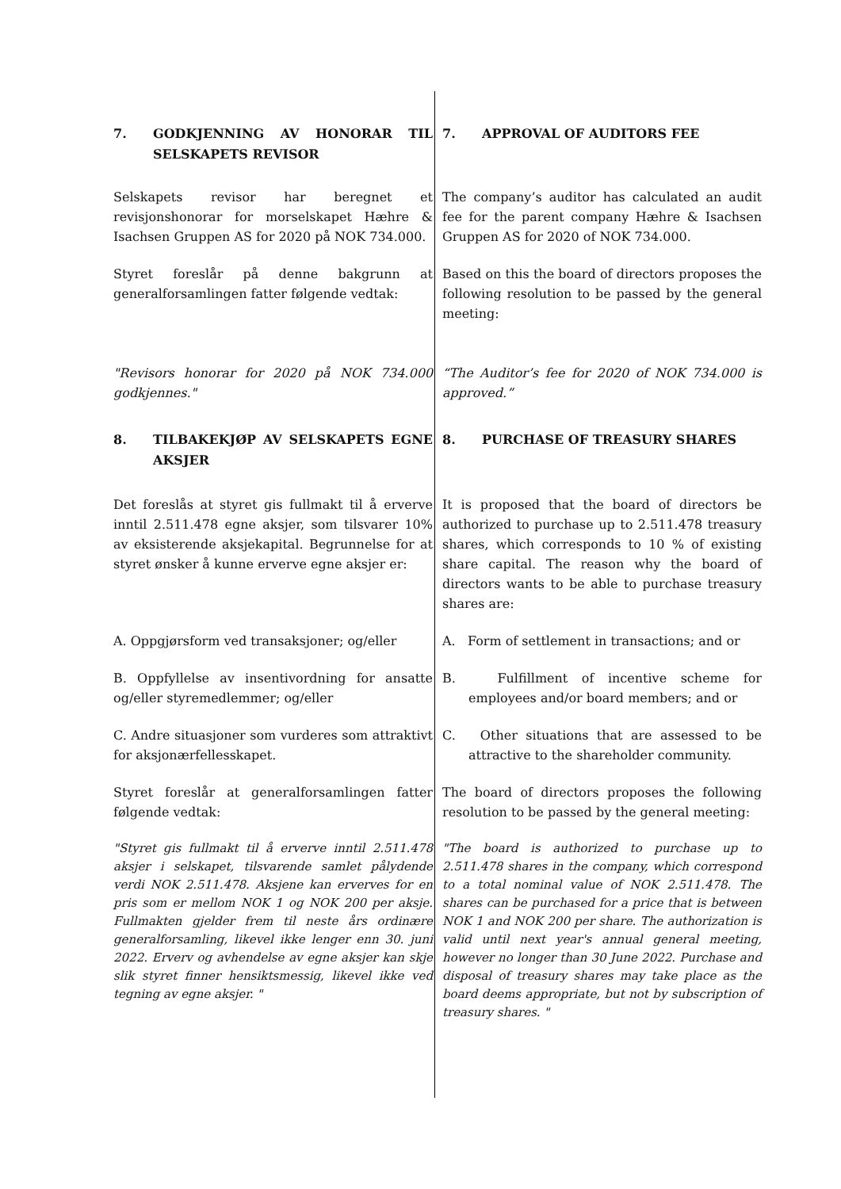7. GODKJENNING AV HONORAR TIL SELSKAPETS REVISOR
7. APPROVAL OF AUDITORS FEE
Selskapets revisor har beregnet et revisjonshonorar for morselskapet Hæhre & Isachsen Gruppen AS for 2020 på NOK 734.000.
The company’s auditor has calculated an audit fee for the parent company Hæhre & Isachsen Gruppen AS for 2020 of NOK 734.000.
Styret foreslår på denne bakgrunn at generalforsamlingen fatter følgende vedtak:
Based on this the board of directors proposes the following resolution to be passed by the general meeting:
"Revisors honorar for 2020 på NOK 734.000 godkjennes."
“The Auditor’s fee for 2020 of NOK 734.000 is approved.”
8. TILBAKEKJØP AV SELSKAPETS EGNE AKSJER 8. PURCHASE OF TREASURY SHARES
Det foreslås at styret gis fullmakt til å erverve inntil 2.511.478 egne aksjer, som tilsvarer 10% av eksisterende aksjekapital. Begrunnelse for at styret ønsker å kunne erverve egne aksjer er:
It is proposed that the board of directors be authorized to purchase up to 2.511.478 treasury shares, which corresponds to 10 % of existing share capital. The reason why the board of directors wants to be able to purchase treasury shares are:
A. Oppgjørsform ved transaksjoner; og/eller
A. Form of settlement in transactions; and or
B. Oppfyllelse av insentivordning for ansatte og/eller styremedlemmer; og/eller
B. Fulfillment of incentive scheme for employees and/or board members; and or
C. Andre situasjoner som vurderes som attraktivt for aksjonærfellesskapet.
C. Other situations that are assessed to be attractive to the shareholder community.
Styret foreslår at generalforsamlingen fatter følgende vedtak:
The board of directors proposes the following resolution to be passed by the general meeting:
"Styret gis fullmakt til å erverve inntil 2.511.478 aksjer i selskapet, tilsvarende samlet pålydende verdi NOK 2.511.478. Aksjene kan erverves for en pris som er mellom NOK 1 og NOK 200 per aksje. Fullmakten gjelder frem til neste års ordinære generalforsamling, likevel ikke lenger enn 30. juni 2022. Erverv og avhendelse av egne aksjer kan skje slik styret finner hensiktsmessig, likevel ikke ved tegning av egne aksjer. "
"The board is authorized to purchase up to 2.511.478 shares in the company, which correspond to a total nominal value of NOK 2.511.478. The shares can be purchased for a price that is between NOK 1 and NOK 200 per share. The authorization is valid until next year's annual general meeting, however no longer than 30 June 2022. Purchase and disposal of treasury shares may take place as the board deems appropriate, but not by subscription of treasury shares. "